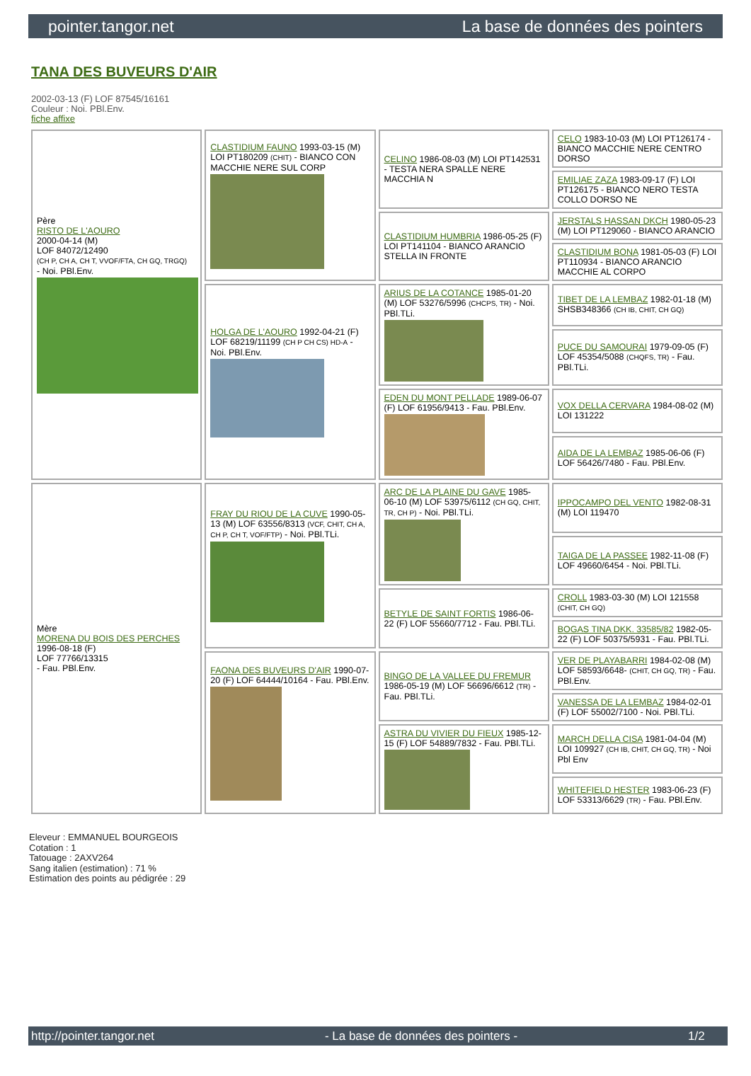pointer.tangor.net La base de données des pointers
TANA DES BUVEURS D'AIR
2002-03-13 (F) LOF 87545/16161
Couleur : Noi. PBl.Env.
fiche affixe
| Père RISTO DE L'AOURO 2000-04-14 (M) LOF 84072/12490 (CH P, CH A, CH T, VVOF/FTA, CH GQ, TRGQ) - Noi. PBl.Env. | CLASTIDIUM FAUNO 1993-03-15 (M) LOI PT180209 (CHIT) - BIANCO CON MACCHIE NERE SUL CORP | CELINO 1986-08-03 (M) LOI PT142531 - TESTA NERA SPALLE NERE MACCHIA N | CELO 1983-10-03 (M) LOI PT126174 - BIANCO MACCHIE NERE CENTRO DORSO |
| | | | EMILIAE ZAZA 1983-09-17 (F) LOI PT126175 - BIANCO NERO TESTA COLLO DORSO NE |
| | | CLASTIDIUM HUMBRIA 1986-05-25 (F) LOI PT141104 - BIANCO ARANCIO STELLA IN FRONTE | JERSTALS HASSAN DKCH 1980-05-23 (M) LOI PT129060 - BIANCO ARANCIO |
| | | | CLASTIDIUM BONA 1981-05-03 (F) LOI PT110934 - BIANCO ARANCIO MACCHIE AL CORPO |
| | HOLGA DE L'AOURO 1992-04-21 (F) LOF 68219/11199 (CH P CH CS) HD-A - Noi. PBl.Env. | ARIUS DE LA COTANCE 1985-01-20 (M) LOF 53276/5996 (CHCPS, TR) - Noi. PBl.TLi. | TIBET DE LA LEMBAZ 1982-01-18 (M) SHSB348366 (CH IB, CHIT, CH GQ) |
| | | | PUCE DU SAMOURAI 1979-09-05 (F) LOF 45354/5088 (CHQFS, TR) - Fau. PBl.TLi. |
| | | EDEN DU MONT PELLADE 1989-06-07 (F) LOF 61956/9413 - Fau. PBl.Env. | VOX DELLA CERVARA 1984-08-02 (M) LOI 131222 |
| | | | AIDA DE LA LEMBAZ 1985-06-06 (F) LOF 56426/7480 - Fau. PBl.Env. |
| Mère MORENA DU BOIS DES PERCHES 1996-08-18 (F) LOF 77766/13315 - Fau. PBl.Env. | FRAY DU RIOU DE LA CUVE 1990-05-13 (M) LOF 63556/8313 (VCF, CHIT, CH A, CH P, CH T, VOF/FTP) - Noi. PBl.TLi. | ARC DE LA PLAINE DU GAVE 1985-06-10 (M) LOF 53975/6112 (CH GQ, CHIT, TR, CH P) - Noi. PBl.TLi. | IPPOCAMPO DEL VENTO 1982-08-31 (M) LOI 119470 |
| | | | TAIGA DE LA PASSEE 1982-11-08 (F) LOF 49660/6454 - Noi. PBl.TLi. |
| | | BETYLE DE SAINT FORTIS 1986-06-22 (F) LOF 55660/7712 - Fau. PBl.TLi. | CROLL 1983-03-30 (M) LOI 121558 (CHIT, CH GQ) |
| | | | BOGAS TINA DKK. 33585/82 1982-05-22 (F) LOF 50375/5931 - Fau. PBl.TLi. |
| | FAONA DES BUVEURS D'AIR 1990-07-20 (F) LOF 64444/10164 - Fau. PBl.Env. | BINGO DE LA VALLEE DU FREMUR 1986-05-19 (M) LOF 56696/6612 (TR) - Fau. PBl.TLi. | VER DE PLAYABARRI 1984-02-08 (M) LOF 58593/6648- (CHIT, CH GQ, TR) - Fau. PBl.Env. |
| | | | VANESSA DE LA LEMBAZ 1984-02-01 (F) LOF 55002/7100 - Noi. PBl.TLi. |
| | | ASTRA DU VIVIER DU FIEUX 1985-12-15 (F) LOF 54889/7832 - Fau. PBl.TLi. | MARCH DELLA CISA 1981-04-04 (M) LOI 109927 (CH IB, CHIT, CH GQ, TR) - Noi Pbl Env |
| | | | WHITEFIELD HESTER 1983-06-23 (F) LOF 53313/6629 (TR) - Fau. PBl.Env. |
Eleveur : EMMANUEL BOURGEOIS
Cotation : 1
Tatouage : 2AXV264
Sang italien (estimation) : 71 %
Estimation des points au pédigrée : 29
http://pointer.tangor.net - La base de données des pointers - 1/2